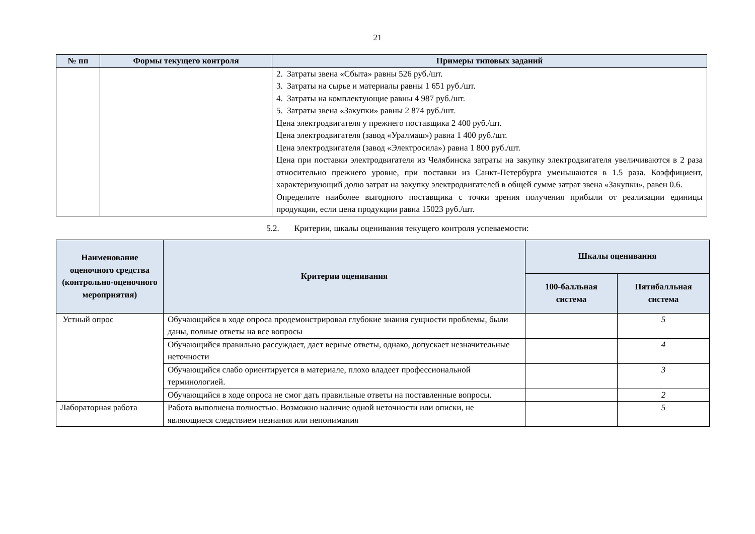21
| № пп | Формы текущего контроля | Примеры типовых заданий |
| --- | --- | --- |
| | | 2. Затраты звена «Сбыта» равны 526 руб./шт. 3. Затраты на сырье и материалы равны 1 651 руб./шт. 4. Затраты на комплектующие равны 4 987 руб./шт. 5. Затраты звена «Закупки» равны 2 874 руб./шт. Цена электродвигателя у прежнего поставщика 2 400 руб./шт. Цена электродвигателя (завод «Уралмаш») равна 1 400 руб./шт. Цена электродвигателя (завод «Электросила») равна 1 800 руб./шт. Цена при поставки электродвигателя из Челябинска затраты на закупку электродвигателя увеличиваются в 2 раза относительно прежнего уровне, при поставки из Санкт-Петербурга уменьшаются в 1.5 раза. Коэффициент, характеризующий долю затрат на закупку электродвигателей в общей сумме затрат звена «Закупки», равен 0.6. Определите наиболее выгодного поставщика с точки зрения получения прибыли от реализации единицы продукции, если цена продукции равна 15023 руб./шт. |
5.2. Критерии, шкалы оценивания текущего контроля успеваемости:
| Наименование оценочного средства (контрольно-оценочного мероприятия) | Критерии оценивания | Шкалы оценивания | |
| --- | --- | --- | --- |
| | | 100-балльная система | Пятибалльная система |
| Устный опрос | Обучающийся в ходе опроса продемонстрировал глубокие знания сущности проблемы, были даны, полные ответы на все вопросы | | 5 |
| | Обучающийся правильно рассуждает, дает верные ответы, однако, допускает незначительные неточности | | 4 |
| | Обучающийся слабо ориентируется в материале, плохо владеет профессиональной терминологией. | | 3 |
| | Обучающийся в ходе опроса не смог дать правильные ответы на поставленные вопросы. | | 2 |
| Лабораторная работа | Работа выполнена полностью. Возможно наличие одной неточности или описки, не являющиеся следствием незнания или непонимания | | 5 |